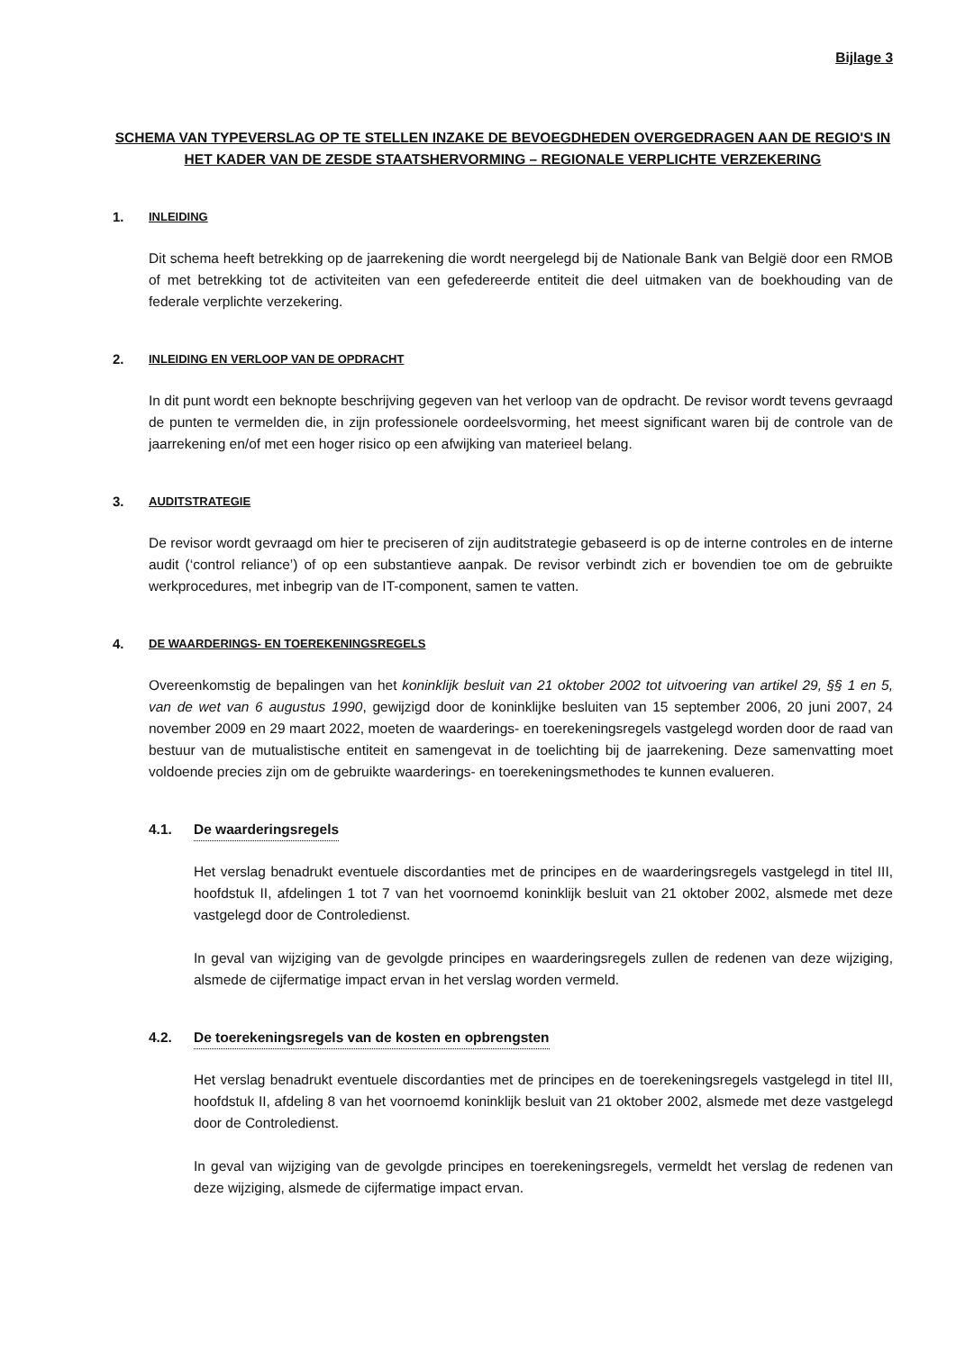Bijlage 3
SCHEMA VAN TYPEVERSLAG OP TE STELLEN INZAKE DE BEVOEGDHEDEN OVERGEDRAGEN AAN DE REGIO'S IN HET KADER VAN DE ZESDE STAATSHERVORMING – REGIONALE VERPLICHTE VERZEKERING
1. INLEIDING
Dit schema heeft betrekking op de jaarrekening die wordt neergelegd bij de Nationale Bank van België door een RMOB of met betrekking tot de activiteiten van een gefedereerde entiteit die deel uitmaken van de boekhouding van de federale verplichte verzekering.
2. INLEIDING EN VERLOOP VAN DE OPDRACHT
In dit punt wordt een beknopte beschrijving gegeven van het verloop van de opdracht. De revisor wordt tevens gevraagd de punten te vermelden die, in zijn professionele oordeelsvorming, het meest significant waren bij de controle van de jaarrekening en/of met een hoger risico op een afwijking van materieel belang.
3. AUDITSTRATEGIE
De revisor wordt gevraagd om hier te preciseren of zijn auditstrategie gebaseerd is op de interne controles en de interne audit (‘control reliance’) of op een substantieve aanpak. De revisor verbindt zich er bovendien toe om de gebruikte werkprocedures, met inbegrip van de IT-component, samen te vatten.
4. DE WAARDERINGS- EN TOEREKENINGSREGELS
Overeenkomstig de bepalingen van het koninklijk besluit van 21 oktober 2002 tot uitvoering van artikel 29, §§ 1 en 5, van de wet van 6 augustus 1990, gewijzigd door de koninklijke besluiten van 15 september 2006, 20 juni 2007, 24 november 2009 en 29 maart 2022, moeten de waarderings- en toerekeningsregels vastgelegd worden door de raad van bestuur van de mutualistische entiteit en samengevat in de toelichting bij de jaarrekening. Deze samenvatting moet voldoende precies zijn om de gebruikte waarderings- en toerekeningsmethodes te kunnen evalueren.
4.1. De waarderingsregels
Het verslag benadrukt eventuele discordanties met de principes en de waarderingsregels vastgelegd in titel III, hoofdstuk II, afdelingen 1 tot 7 van het voornoemd koninklijk besluit van 21 oktober 2002, alsmede met deze vastgelegd door de Controledienst.
In geval van wijziging van de gevolgde principes en waarderingsregels zullen de redenen van deze wijziging, alsmede de cijfermatige impact ervan in het verslag worden vermeld.
4.2. De toerekeningsregels van de kosten en opbrengsten
Het verslag benadrukt eventuele discordanties met de principes en de toerekeningsregels vastgelegd in titel III, hoofdstuk II, afdeling 8 van het voornoemd koninklijk besluit van 21 oktober 2002, alsmede met deze vastgelegd door de Controledienst.
In geval van wijziging van de gevolgde principes en toerekeningsregels, vermeldt het verslag de redenen van deze wijziging, alsmede de cijfermatige impact ervan.